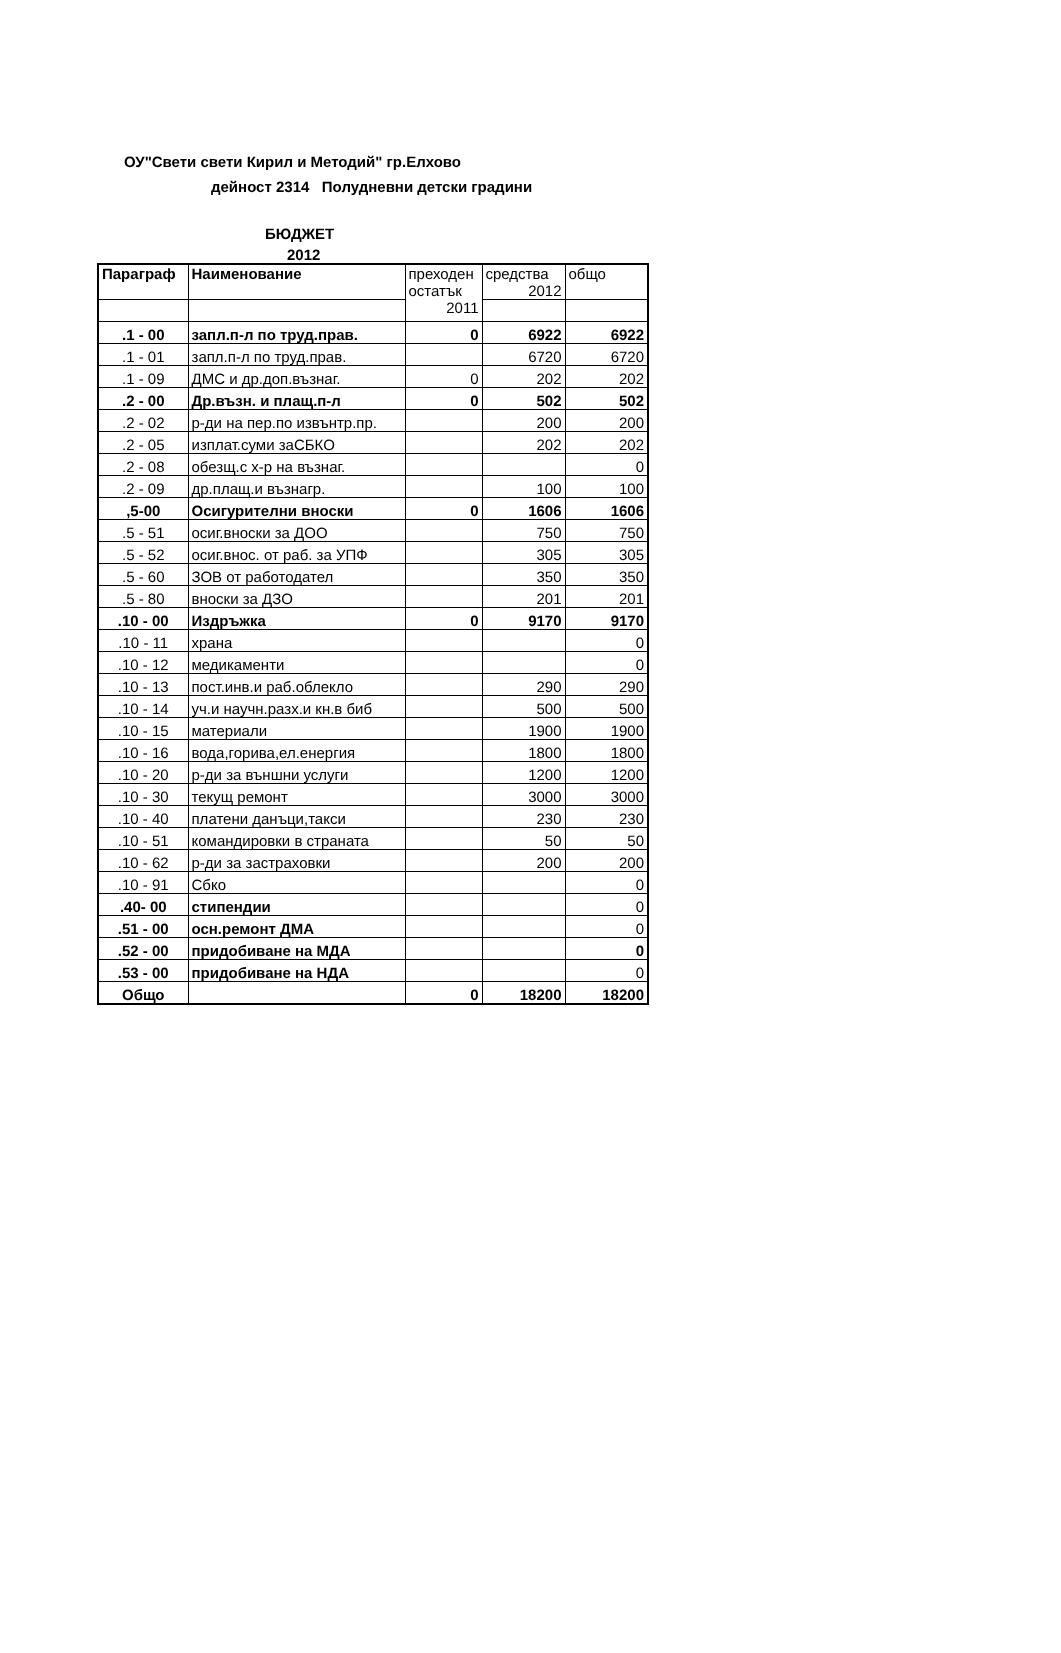ОУ"Свети свети Кирил и Методий" гр.Елхово
дейност 2314 Полудневни детски градини
БЮДЖЕТ
2012
| Параграф | Наименование | преходен остатък 2011 | средства 2012 | общо |
| .1 - 00 | запл.п-л по труд.прав. | 0 | 6922 | 6922 |
| .1 - 01 | запл.п-л по труд.прав. | | 6720 | 6720 |
| .1 - 09 | ДМС и др.доп.възнаг. | 0 | 202 | 202 |
| .2 - 00 | Др.възн. и плащ.п-л | 0 | 502 | 502 |
| .2 - 02 | р-ди на пер.по извънтр.пр. | | 200 | 200 |
| .2 - 05 | изплат.суми заСБКО | | 202 | 202 |
| .2 - 08 | обезщ.с х-р на възнаг. | | | 0 |
| .2 - 09 | др.плащ.и възнагр. | | 100 | 100 |
| ,5-00 | Осигурителни вноски | 0 | 1606 | 1606 |
| .5 - 51 | осиг.вноски за ДОО | | 750 | 750 |
| .5 - 52 | осиг.внос. от раб. за УПФ | | 305 | 305 |
| .5 - 60 | ЗОВ от работодател | | 350 | 350 |
| .5 - 80 | вноски за ДЗО | | 201 | 201 |
| .10 - 00 | Издръжка | 0 | 9170 | 9170 |
| .10 - 11 | храна | | | 0 |
| .10 - 12 | медикаменти | | | 0 |
| .10 - 13 | пост.инв.и раб.облекло | | 290 | 290 |
| .10 - 14 | уч.и научн.разх.и кн.в биб | | 500 | 500 |
| .10 - 15 | материали | | 1900 | 1900 |
| .10 - 16 | вода,горива,ел.енергия | | 1800 | 1800 |
| .10 - 20 | р-ди за външни услуги | | 1200 | 1200 |
| .10 - 30 | текущ ремонт | | 3000 | 3000 |
| .10 - 40 | платени данъци,такси | | 230 | 230 |
| .10 - 51 | командировки в страната | | 50 | 50 |
| .10 - 62 | р-ди за застраховки | | 200 | 200 |
| .10 - 91 | Сбко | | | 0 |
| .40- 00 | стипендии | | | 0 |
| .51 - 00 | осн.ремонт ДМА | | | 0 |
| .52 - 00 | придобиване на МДА | | | 0 |
| .53 - 00 | придобиване на НДА | | | 0 |
| Общо | | 0 | 18200 | 18200 |